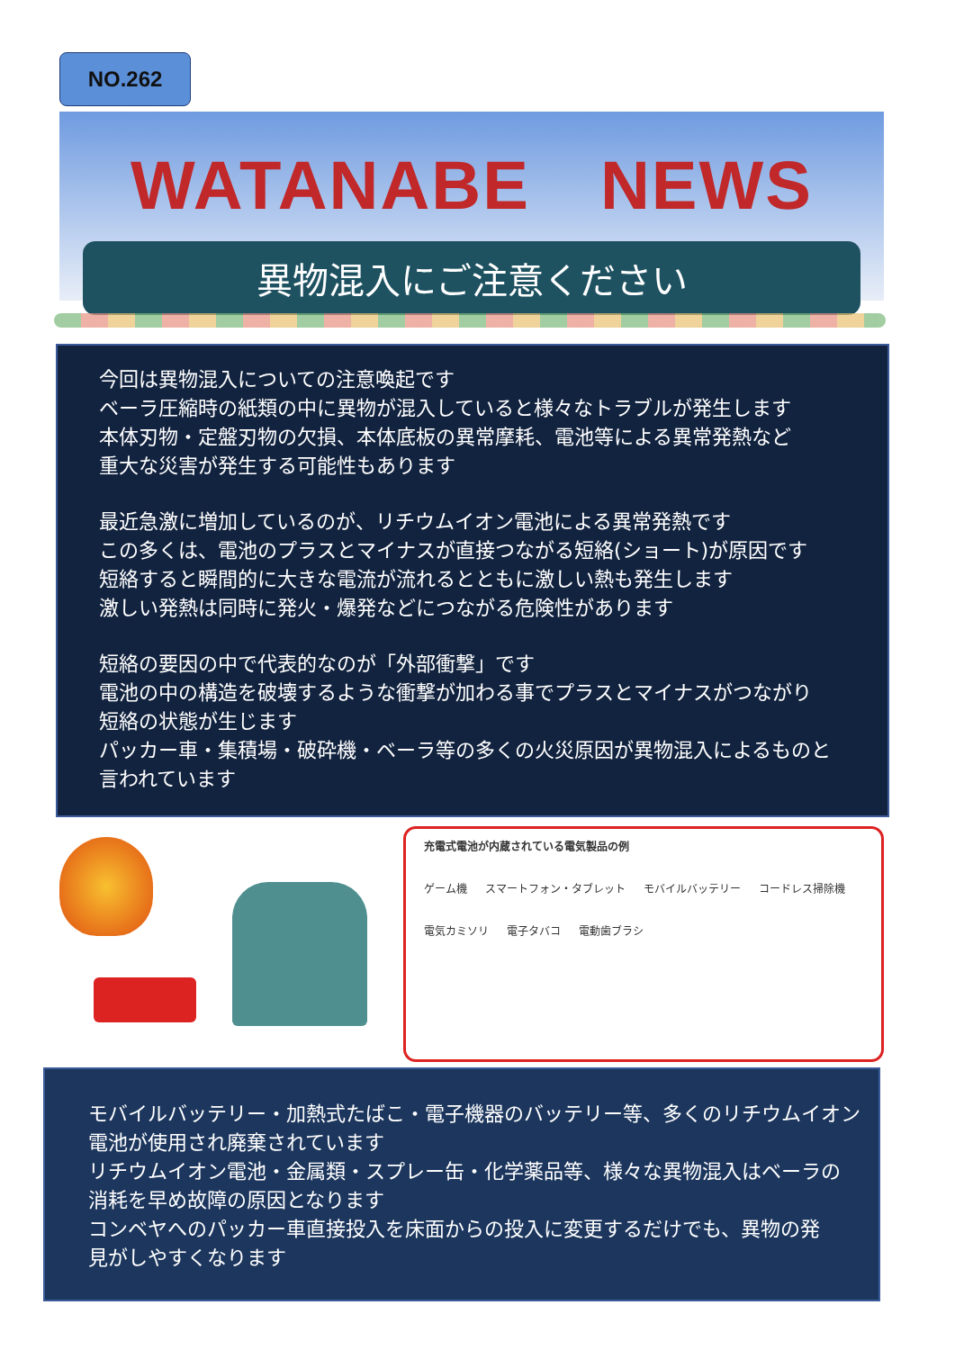NO.262
WATANABE　NEWS
異物混入にご注意ください
今回は異物混入についての注意喚起です
ベーラ圧縮時の紙類の中に異物が混入していると様々なトラブルが発生します
本体刃物・定盤刃物の欠損、本体底板の異常摩耗、電池等による異常発熱など
重大な災害が発生する可能性もあります
最近急激に増加しているのが、リチウムイオン電池による異常発熱です
この多くは、電池のプラスとマイナスが直接つながる短絡(ショート)が原因です
短絡すると瞬間的に大きな電流が流れるとともに激しい熱も発生します
激しい発熱は同時に発火・爆発などにつながる危険性があります
短絡の要因の中で代表的なのが「外部衝撃」です
電池の中の構造を破壊するような衝撃が加わる事でプラスとマイナスがつながり
短絡の状態が生じます
パッカー車・集積場・破砕機・ベーラ等の多くの火災原因が異物混入によるものと
言われています
充電式電池が内蔵されている電気製品の例
ゲーム機 スマートフォン・タブレット モバイルバッテリー コードレス掃除機 電気カミソリ 電子タバコ 電動歯ブラシ
モバイルバッテリー・加熱式たばこ・電子機器のバッテリー等、多くのリチウムイオン
電池が使用され廃棄されています
リチウムイオン電池・金属類・スプレー缶・化学薬品等、様々な異物混入はベーラの
消耗を早め故障の原因となります
コンベヤへのパッカー車直接投入を床面からの投入に変更するだけでも、異物の発
見がしやすくなります